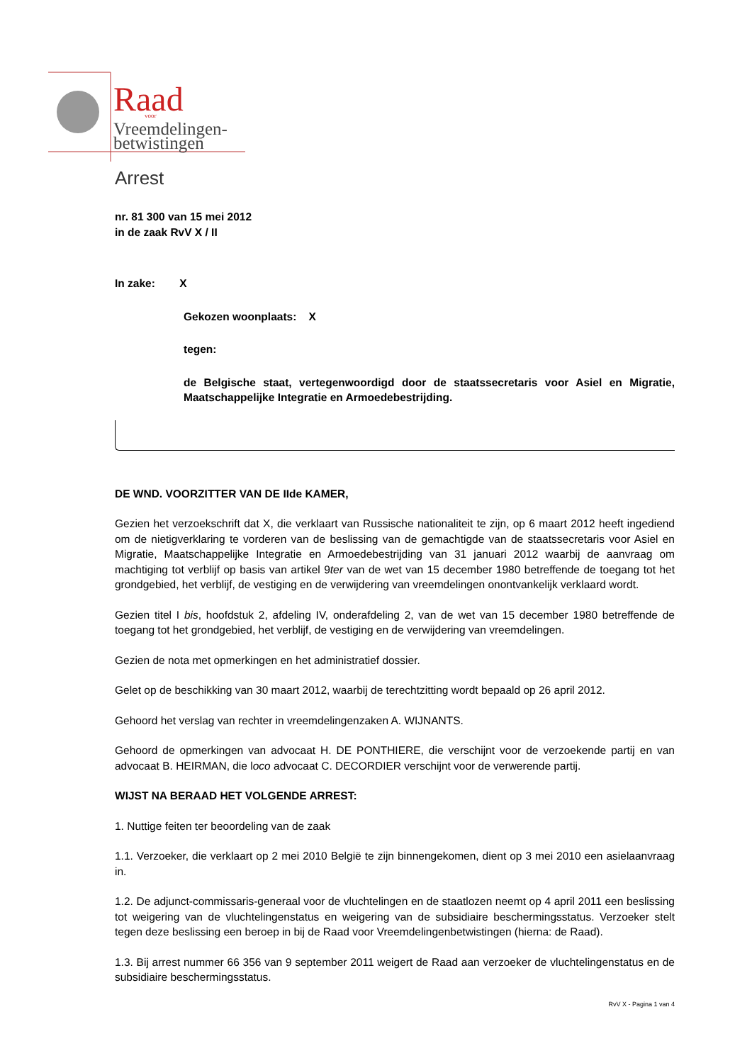Raad
voor
Vreemdelingen-
betwistingen
Arrest
nr. 81 300 van 15 mei 2012
in de zaak RvV X / II
In zake: X
Gekozen woonplaats: X
tegen:
de Belgische staat, vertegenwoordigd door de staatssecretaris voor Asiel en Migratie, Maatschappelijke Integratie en Armoedebestrijding.
DE WND. VOORZITTER VAN DE IIde KAMER,
Gezien het verzoekschrift dat X, die verklaart van Russische nationaliteit te zijn, op 6 maart 2012 heeft ingediend om de nietigverklaring te vorderen van de beslissing van de gemachtigde van de staatssecretaris voor Asiel en Migratie, Maatschappelijke Integratie en Armoedebestrijding van 31 januari 2012 waarbij de aanvraag om machtiging tot verblijf op basis van artikel 9ter van de wet van 15 december 1980 betreffende de toegang tot het grondgebied, het verblijf, de vestiging en de verwijdering van vreemdelingen onontvankelijk verklaard wordt.
Gezien titel I bis, hoofdstuk 2, afdeling IV, onderafdeling 2, van de wet van 15 december 1980 betreffende de toegang tot het grondgebied, het verblijf, de vestiging en de verwijdering van vreemdelingen.
Gezien de nota met opmerkingen en het administratief dossier.
Gelet op de beschikking van 30 maart 2012, waarbij de terechtzitting wordt bepaald op 26 april 2012.
Gehoord het verslag van rechter in vreemdelingenzaken A. WIJNANTS.
Gehoord de opmerkingen van advocaat H. DE PONTHIERE, die verschijnt voor de verzoekende partij en van advocaat B. HEIRMAN, die loco advocaat C. DECORDIER verschijnt voor de verwerende partij.
WIJST NA BERAAD HET VOLGENDE ARREST:
1. Nuttige feiten ter beoordeling van de zaak
1.1. Verzoeker, die verklaart op 2 mei 2010 België te zijn binnengekomen, dient op 3 mei 2010 een asielaanvraag in.
1.2. De adjunct-commissaris-generaal voor de vluchtelingen en de staatlozen neemt op 4 april 2011 een beslissing tot weigering van de vluchtelingenstatus en weigering van de subsidiaire beschermingsstatus. Verzoeker stelt tegen deze beslissing een beroep in bij de Raad voor Vreemdelingenbetwistingen (hierna: de Raad).
1.3. Bij arrest nummer 66 356 van 9 september 2011 weigert de Raad aan verzoeker de vluchtelingenstatus en de subsidiaire beschermingsstatus.
RvV X - Pagina 1 van 4